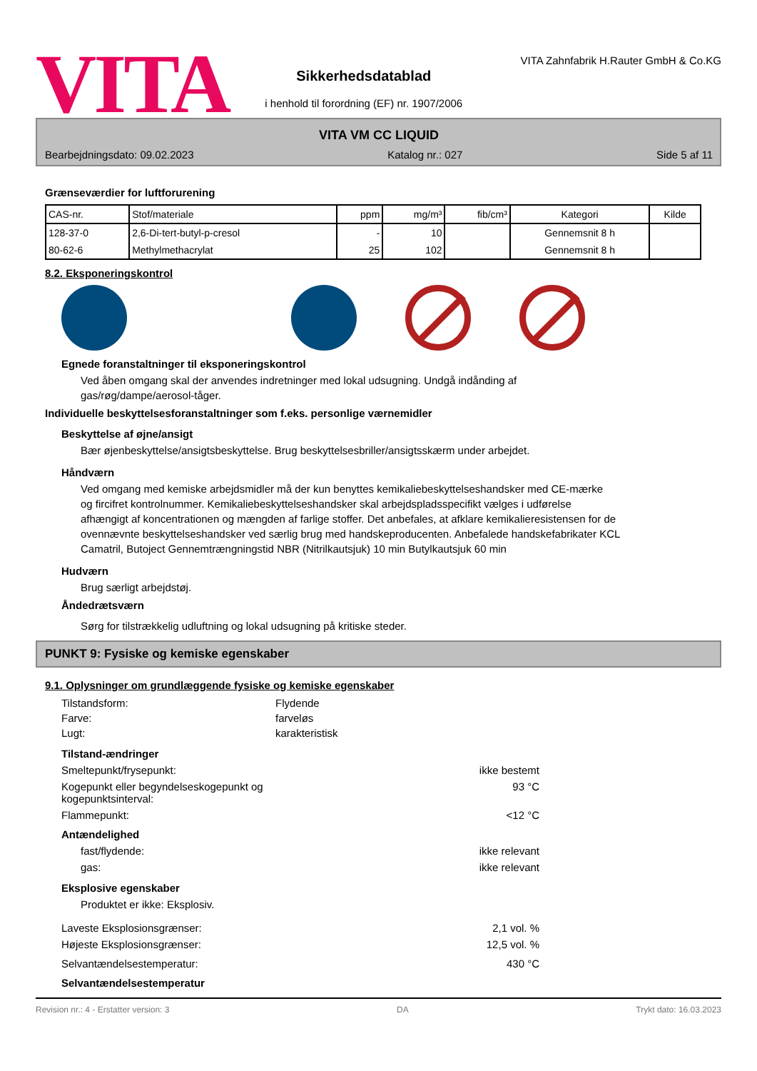VITA
Sikkerhedsdatablad
i henhold til forordning (EF) nr. 1907/2006
VITA Zahnfabrik H.Rauter GmbH & Co.KG
VITA VM CC LIQUID
Bearbejdningsdato: 09.02.2023 Katalog nr.: 027 Side 5 af 11
Grænseværdier for luftforurening
| CAS-nr. | Stof/materiale | ppm | mg/m³ | fib/cm³ | Kategori | Kilde |
| --- | --- | --- | --- | --- | --- | --- |
| 128-37-0 | 2,6-Di-tert-butyl-p-cresol | - | 10 | | Gennemsnit 8 h | |
| 80-62-6 | Methylmethacrylat | 25 | 102 | | Gennemsnit 8 h | |
8.2. Eksponeringskontrol
Egnede foranstaltninger til eksponeringskontrol
Ved åben omgang skal der anvendes indretninger med lokal udsugning. Undgå indånding af
gas/røg/dampe/aerosol-tåger.
Individuelle beskyttelsesforanstaltninger som f.eks. personlige værnemidler
Beskyttelse af øjne/ansigt
Bær øjenbeskyttelse/ansigtsbeskyttelse. Brug beskyttelsesbriller/ansigtsskærm under arbejdet.
Håndværn
Ved omgang med kemiske arbejdsmidler må der kun benyttes kemikaliebeskyttelseshandsker med CE-mærke
og fircifret kontrolnummer. Kemikaliebeskyttelseshandsker skal arbejdspladsspecifikt vælges i udførelse
afhængigt af koncentrationen og mængden af farlige stoffer. Det anbefales, at afklare kemikalieresistensen for de
ovennævnte beskyttelseshandsker ved særlig brug med handskeproducenten. Anbefalede handskefabrikater KCL
Camatril, Butoject Gennemtrængningstid NBR (Nitrilkautsjuk) 10 min Butylkautsjuk 60 min
Hudværn
Brug særligt arbejdstøj.
Åndedrætsværn
Sørg for tilstrækkelig udluftning og lokal udsugning på kritiske steder.
PUNKT 9: Fysiske og kemiske egenskaber
9.1. Oplysninger om grundlæggende fysiske og kemiske egenskaber
Tilstandsform: Flydende
Farve: farveløs
Lugt: karakteristisk
Tilstand-ændringer
Smeltepunkt/frysepunkt: ikke bestemt
Kogepunkt eller begyndelseskogepunkt og
kogepunktsinterval: 93 °C
Flammepunkt: <12 °C
Antændelighed
fast/flydende: ikke relevant
gas: ikke relevant
Eksplosive egenskaber
Produktet er ikke: Eksplosiv.
Laveste Eksplosionsgrænser: 2,1 vol. %
Højeste Eksplosionsgrænser: 12,5 vol. %
Selvantændelsestemperatur: 430 °C
Selvantændelsestemperatur
Revision nr.: 4 - Erstatter version: 3 DA Trykt dato: 16.03.2023